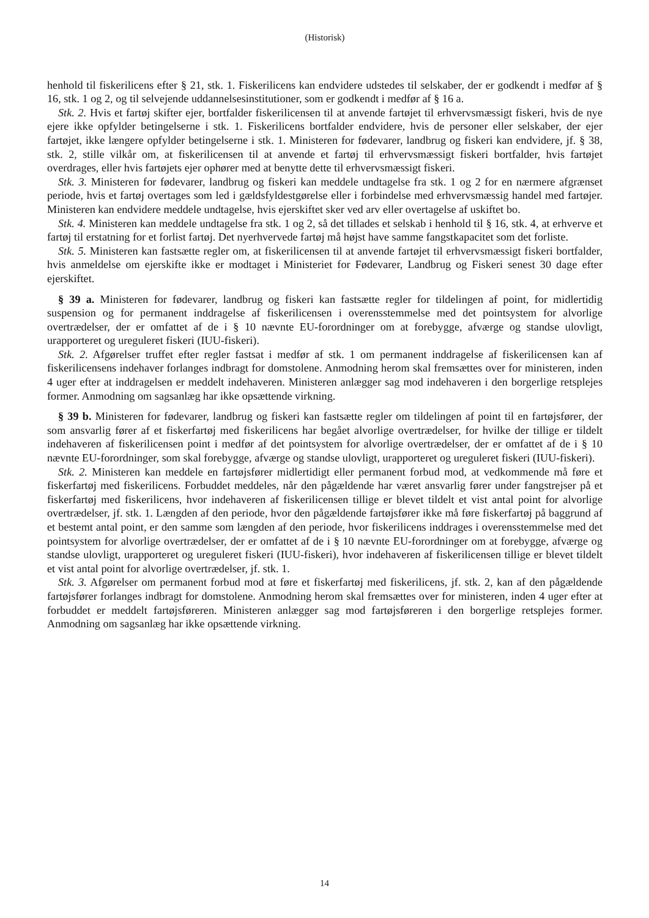(Historisk)
henhold til fiskerilicens efter § 21, stk. 1. Fiskerilicens kan endvidere udstedes til selskaber, der er godkendt i medfør af § 16, stk. 1 og 2, og til selvejende uddannelsesinstitutioner, som er godkendt i medfør af § 16 a.
Stk. 2. Hvis et fartøj skifter ejer, bortfalder fiskerilicensen til at anvende fartøjet til erhvervsmæssigt fiskeri, hvis de nye ejere ikke opfylder betingelserne i stk. 1. Fiskerilicens bortfalder endvidere, hvis de personer eller selskaber, der ejer fartøjet, ikke længere opfylder betingelserne i stk. 1. Ministeren for fødevarer, landbrug og fiskeri kan endvidere, jf. § 38, stk. 2, stille vilkår om, at fiskerilicensen til at anvende et fartøj til erhvervsmæssigt fiskeri bortfalder, hvis fartøjet overdrages, eller hvis fartøjets ejer ophører med at benytte dette til erhvervsmæssigt fiskeri.
Stk. 3. Ministeren for fødevarer, landbrug og fiskeri kan meddele undtagelse fra stk. 1 og 2 for en nærmere afgrænset periode, hvis et fartøj overtages som led i gældsfyldestgørelse eller i forbindelse med erhvervsmæssig handel med fartøjer. Ministeren kan endvidere meddele undtagelse, hvis ejerskiftet sker ved arv eller overtagelse af uskiftet bo.
Stk. 4. Ministeren kan meddele undtagelse fra stk. 1 og 2, så det tillades et selskab i henhold til § 16, stk. 4, at erhverve et fartøj til erstatning for et forlist fartøj. Det nyerhvervede fartøj må højst have samme fangstkapacitet som det forliste.
Stk. 5. Ministeren kan fastsætte regler om, at fiskerilicensen til at anvende fartøjet til erhvervsmæssigt fiskeri bortfalder, hvis anmeldelse om ejerskifte ikke er modtaget i Ministeriet for Fødevarer, Landbrug og Fiskeri senest 30 dage efter ejerskiftet.
§ 39 a. Ministeren for fødevarer, landbrug og fiskeri kan fastsætte regler for tildelingen af point, for midlertidig suspension og for permanent inddragelse af fiskerilicensen i overensstemmelse med det pointsystem for alvorlige overtrædelser, der er omfattet af de i § 10 nævnte EU-forordninger om at forebygge, afværge og standse ulovligt, urapporteret og ureguleret fiskeri (IUU-fiskeri).
Stk. 2. Afgørelser truffet efter regler fastsat i medfør af stk. 1 om permanent inddragelse af fiskerilicensen kan af fiskerilicensens indehaver forlanges indbragt for domstolene. Anmodning herom skal fremsættes over for ministeren, inden 4 uger efter at inddragelsen er meddelt indehaveren. Ministeren anlægger sag mod indehaveren i den borgerlige retsplejes former. Anmodning om sagsanlæg har ikke opsættende virkning.
§ 39 b. Ministeren for fødevarer, landbrug og fiskeri kan fastsætte regler om tildelingen af point til en fartøjsfører, der som ansvarlig fører af et fiskerfartøj med fiskerilicens har begået alvorlige overtrædelser, for hvilke der tillige er tildelt indehaveren af fiskerilicensen point i medfør af det pointsystem for alvorlige overtrædelser, der er omfattet af de i § 10 nævnte EU-forordninger, som skal forebygge, afværge og standse ulovligt, urapporteret og ureguleret fiskeri (IUU-fiskeri).
Stk. 2. Ministeren kan meddele en fartøjsfører midlertidigt eller permanent forbud mod, at vedkommende må føre et fiskerfartøj med fiskerilicens. Forbuddet meddeles, når den pågældende har været ansvarlig fører under fangstrejser på et fiskerfartøj med fiskerilicens, hvor indehaveren af fiskerilicensen tillige er blevet tildelt et vist antal point for alvorlige overtrædelser, jf. stk. 1. Længden af den periode, hvor den pågældende fartøjsfører ikke må føre fiskerfartøj på baggrund af et bestemt antal point, er den samme som længden af den periode, hvor fiskerilicens inddrages i overensstemmelse med det pointsystem for alvorlige overtrædelser, der er omfattet af de i § 10 nævnte EU-forordninger om at forebygge, afværge og standse ulovligt, urapporteret og ureguleret fiskeri (IUU-fiskeri), hvor indehaveren af fiskerilicensen tillige er blevet tildelt et vist antal point for alvorlige overtrædelser, jf. stk. 1.
Stk. 3. Afgørelser om permanent forbud mod at føre et fiskerfartøj med fiskerilicens, jf. stk. 2, kan af den pågældende fartøjsfører forlanges indbragt for domstolene. Anmodning herom skal fremsættes over for ministeren, inden 4 uger efter at forbuddet er meddelt fartøjsføreren. Ministeren anlægger sag mod fartøjsføreren i den borgerlige retsplejes former. Anmodning om sagsanlæg har ikke opsættende virkning.
14